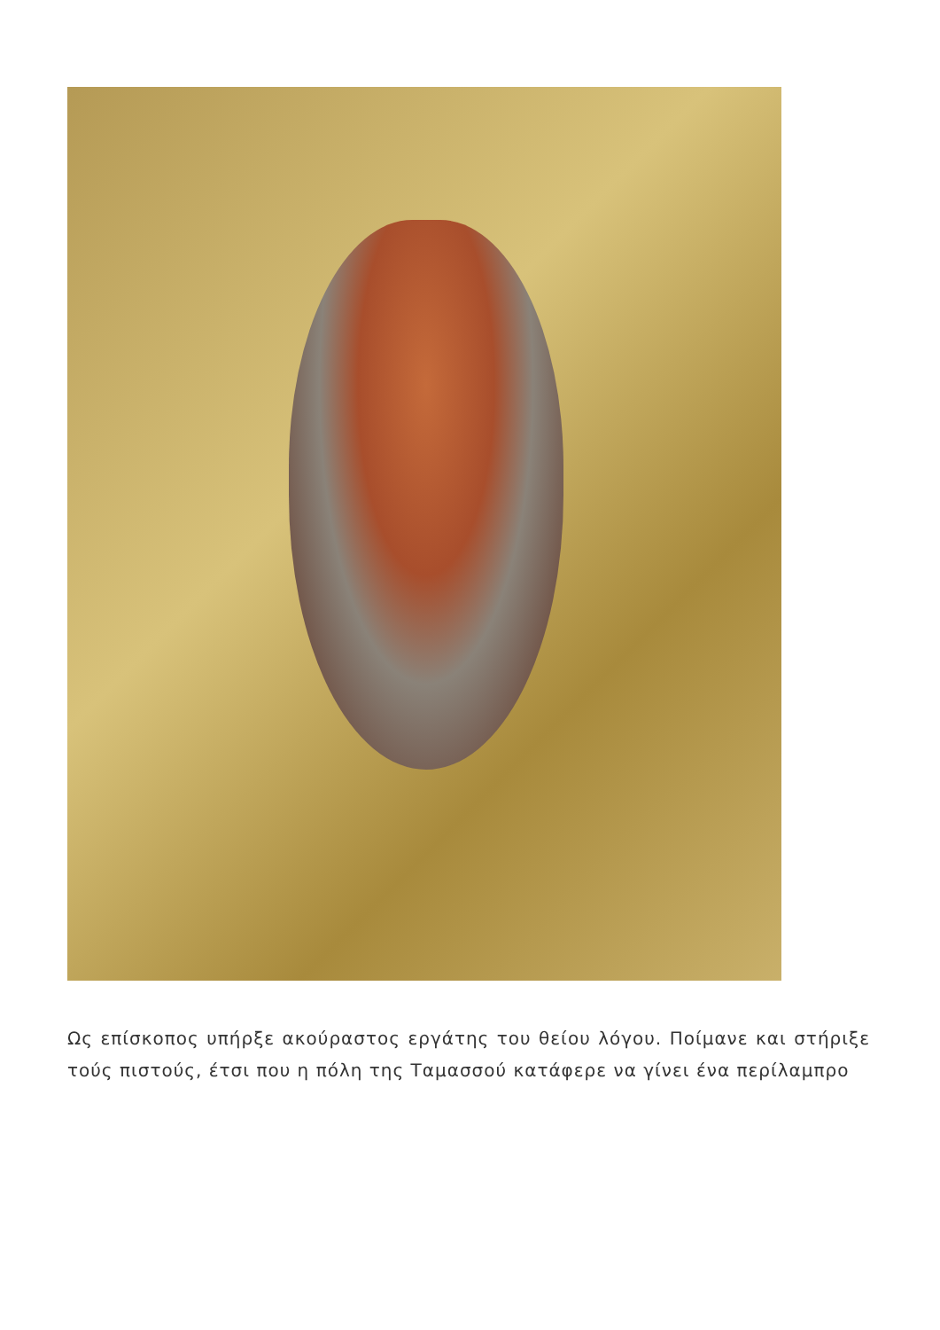Ως επίσκοπος υπήρξε ακούραστος εργάτης του θείου λόγου. Ποίμανε και στήριξε τούς πιστούς, έτσι που η πόλη της Ταμασσού κατάφερε να γίνει ένα περίλαμπρο